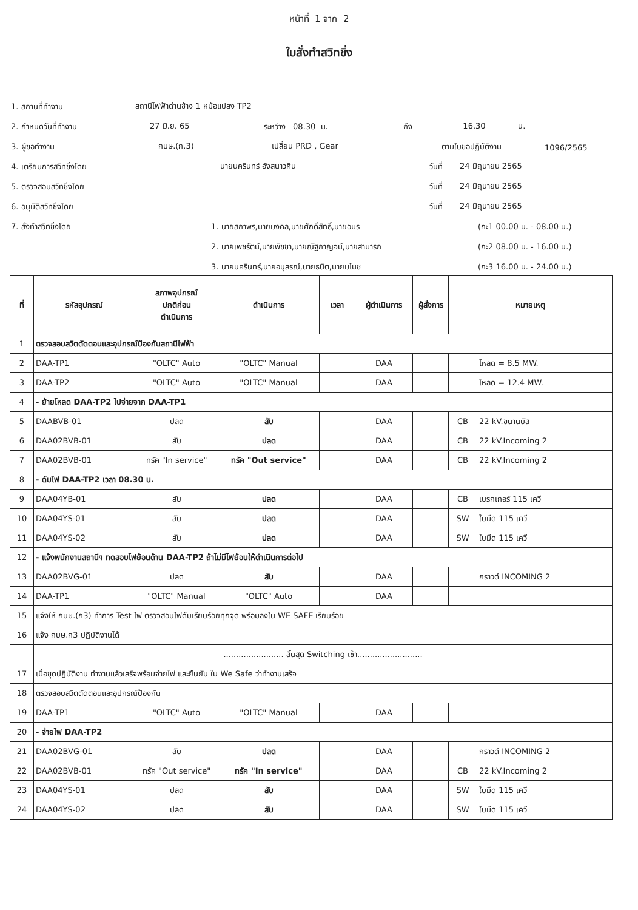หน้าที่ 1 จาก 2
ใบสั่งทำสวิทชิ่ง
1. สถานที่ทำงาน
สถานีไฟฟ้าด่านช้าง 1 หม้อแปลง TP2
2. กำหนดวันที่ทำงาน
27 มิ.ย. 65
ระหว่าง 08.30 น.
ถึง
16.30 น.
3. ผู้ขอทำงาน
กบษ.(ก.3)
เปลี่ยน PRD , Gear
ตามใบขอปฏิบัติงาน
1096/2565
4. เตรียมการสวิทชิ่งโดย
นายนครินทร์ อังสนาวศิน
วันที่
24 มิถุนายน 2565
5. ตรวจสอบสวิทชิ่งโดย
วันที่
24 มิถุนายน 2565
6. อนุมัติสวิทชิ่งโดย
วันที่
24 มิถุนายน 2565
7. สั่งทำสวิทชิ่งโดย
1. นายสถาพร,นายมงคล,นายศักดิ์สิทธิ์,นายอมร
(กะ1 00.00 น. - 08.00 น.)
2. นายเพชรัตน์,นายพิชชา,นายณัฐกาญจน์,นายสามารถ
(กะ2 08.00 น. - 16.00 น.)
3. นายนครินทร์,นายอนุสรณ์,นายธนิต,นายมโนช
(กะ3 16.00 น. - 24.00 น.)
| ที่ | รหัสอุปกรณ์ | สภาพอุปกรณ์ ปกติก่อน ดำเนินการ | ดำเนินการ | เวลา | ผู้ดำเนินการ | ผู้สั่งการ | หมายเหตุ | |
| --- | --- | --- | --- | --- | --- | --- | --- | --- |
| 1 | ตรวจสอบสวิตตัดตอนและอุปกรณ์ป้องกันสถานีไฟฟ้า | | | | | | | |
| 2 | DAA-TP1 | "OLTC" Auto | "OLTC" Manual | | DAA | | | โหลด = 8.5 MW. |
| 3 | DAA-TP2 | "OLTC" Auto | "OLTC" Manual | | DAA | | | โหลด = 12.4 MW. |
| 4 | - ย้ายโหลด DAA-TP2 ไปจ่ายจาก DAA-TP1 | | | | | | | |
| 5 | DAABVB-01 | ปลด | สับ | | DAA | | CB | 22 kV.ขนานบัส |
| 6 | DAA02BVB-01 | สับ | ปลด | | DAA | | CB | 22 kV.Incoming 2 |
| 7 | DAA02BVB-01 | ทรัค "In service" | ทรัค "Out service" | | DAA | | CB | 22 kV.Incoming 2 |
| 8 | - ดับไฟ DAA-TP2 เวลา 08.30 น. | | | | | | | |
| 9 | DAA04YB-01 | สับ | ปลด | | DAA | | CB | เบรกเกอร์ 115 เควี |
| 10 | DAA04YS-01 | สับ | ปลด | | DAA | | SW | ใบมีด 115 เควี |
| 11 | DAA04YS-02 | สับ | ปลด | | DAA | | SW | ใบมีด 115 เควี |
| 12 | - แจ้งพนักงานสถานีฯ ทดสอบไฟย้อนด้าน DAA-TP2 ถ้าไม่มีไฟย้อนให้ดำเนินการต่อไป | | | | | | | |
| 13 | DAA02BVG-01 | ปลด | สับ | | DAA | | | กราวด์ INCOMING 2 |
| 14 | DAA-TP1 | "OLTC" Manual | "OLTC" Auto | | DAA | | | |
| 15 | แจ้งให้ กบษ.(ก3) ทำการ Test ไฟ ตรวจสอบไฟดับเรียบร้อยทุกจุด พร้อมลงใน WE SAFE เรียบร้อย | | | | | | | |
| 16 | แจ้ง กบษ.ก3 ปฏิบัติงานได้ | | | | | | | |
| | ........................ สิ้นสุด Switching เช้า.......................... | | | | | | | |
| 17 | เมื่อชุดปฏิบัติงาน ทำงานแล้วเสร็จพร้อมจ่ายไฟ และยืนยัน ใน We Safe ว่าทำงานเสร็จ | | | | | | | |
| 18 | ตรวจสอบสวิตตัดตอนและอุปกรณ์ป้องกัน | | | | | | | |
| 19 | DAA-TP1 | "OLTC" Auto | "OLTC" Manual | | DAA | | | |
| 20 | - จ่ายไฟ DAA-TP2 | | | | | | | |
| 21 | DAA02BVG-01 | สับ | ปลด | | DAA | | | กราวด์ INCOMING 2 |
| 22 | DAA02BVB-01 | ทรัค "Out service" | ทรัค "In service" | | DAA | | CB | 22 kV.Incoming 2 |
| 23 | DAA04YS-01 | ปลด | สับ | | DAA | | SW | ใบมีด 115 เควี |
| 24 | DAA04YS-02 | ปลด | สับ | | DAA | | SW | ใบมีด 115 เควี |